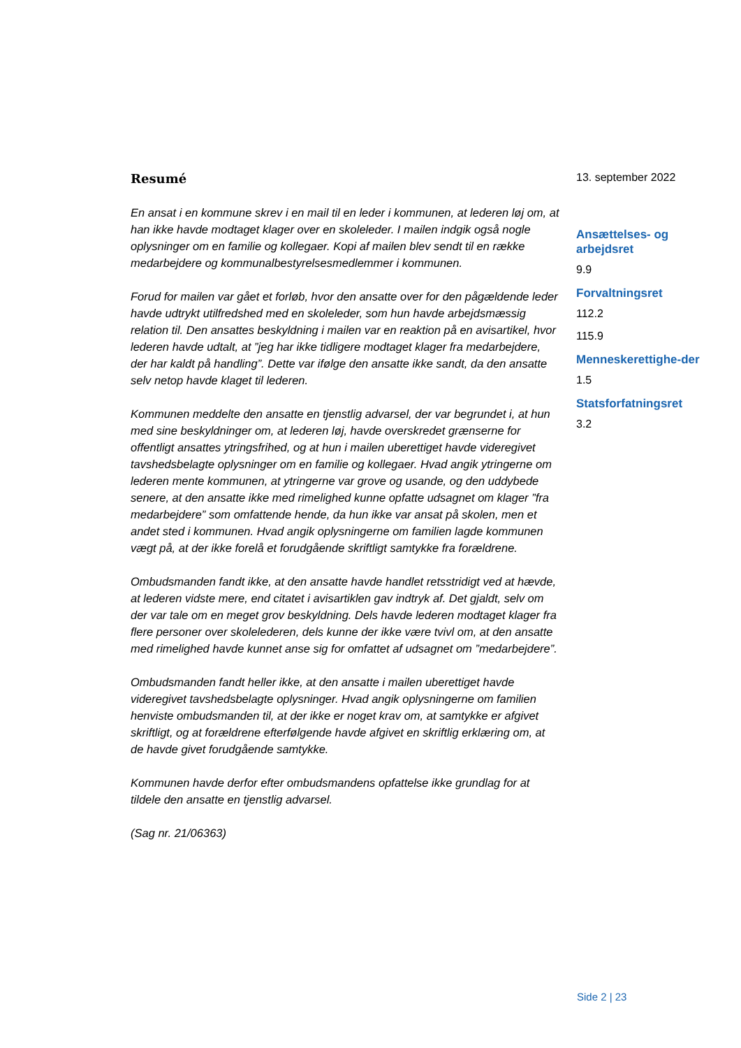Resumé
En ansat i en kommune skrev i en mail til en leder i kommunen, at lederen løj om, at han ikke havde modtaget klager over en skoleleder. I mailen indgik også nogle oplysninger om en familie og kollegaer. Kopi af mailen blev sendt til en række medarbejdere og kommunalbestyrelsesmedlemmer i kommunen.
Forud for mailen var gået et forløb, hvor den ansatte over for den pågældende leder havde udtrykt utilfredshed med en skoleleder, som hun havde arbejdsmæssig relation til. Den ansattes beskyldning i mailen var en reaktion på en avisartikel, hvor lederen havde udtalt, at ”jeg har ikke tidligere modtaget klager fra medarbejdere, der har kaldt på handling”. Dette var ifølge den ansatte ikke sandt, da den ansatte selv netop havde klaget til lederen.
Kommunen meddelte den ansatte en tjenstlig advarsel, der var begrundet i, at hun med sine beskyldninger om, at lederen løj, havde overskredet grænserne for offentligt ansattes ytringsfrihed, og at hun i mailen uberettiget havde videregivet tavshedsbelagte oplysninger om en familie og kollegaer. Hvad angik ytringerne om lederen mente kommunen, at ytringerne var grove og usande, og den uddybede senere, at den ansatte ikke med rimelighed kunne opfatte udsagnet om klager ”fra medarbejdere” som omfattende hende, da hun ikke var ansat på skolen, men et andet sted i kommunen. Hvad angik oplysningerne om familien lagde kommunen vægt på, at der ikke forelå et forudgående skriftligt samtykke fra forældrene.
Ombudsmanden fandt ikke, at den ansatte havde handlet retsstridigt ved at hævde, at lederen vidste mere, end citatet i avisartiklen gav indtryk af. Det gjaldt, selv om der var tale om en meget grov beskyldning. Dels havde lederen modtaget klager fra flere personer over skolelederen, dels kunne der ikke være tvivl om, at den ansatte med rimelighed havde kunnet anse sig for omfattet af udsagnet om ”medarbejdere”.
Ombudsmanden fandt heller ikke, at den ansatte i mailen uberettiget havde videregivet tavshedsbelagte oplysninger. Hvad angik oplysningerne om familien henviste ombudsmanden til, at der ikke er noget krav om, at samtykke er afgivet skriftligt, og at forældrene efterfølgende havde afgivet en skriftlig erklæring om, at de havde givet forudgående samtykke.
Kommunen havde derfor efter ombudsmandens opfattelse ikke grundlag for at tildele den ansatte en tjenstlig advarsel.
(Sag nr. 21/06363)
13. september 2022
Ansættelses- og arbejdsret
9.9
Forvaltningsret
112.2
115.9
Menneskerettighe-der
1.5
Statsforfatningsret
3.2
Side 2 | 23